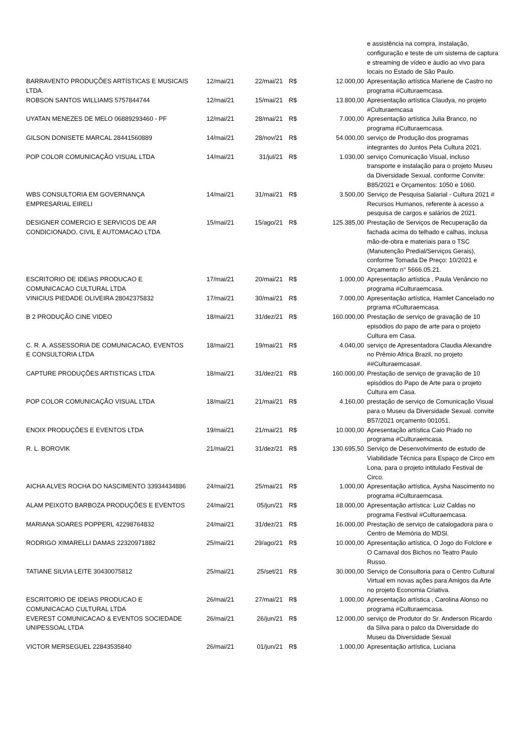| | | | | | e assistência na compra, instalação, configuração e teste de um sistema de captura e streaming de vídeo e áudio ao vivo para locais no Estado de São Paulo. |
| BARRAVENTO PRODUÇÕES ARTÍSTICAS E MUSICAIS LTDA. | 12/mai/21 | 22/mai/21 | R$ | 12.000,00 | Apresentação artística Mariene de Castro no programa #Culturaemcasa. |
| ROBSON SANTOS WILLIAMS 5757844744 | 12/mai/21 | 15/mai/21 | R$ | 13.800,00 | Apresentação artística Claudya, no projeto #Culturaemcasa |
| UYATAN MENEZES DE MELO 06889293460 - PF | 12/mai/21 | 28/mai/21 | R$ | 7.000,00 | Apresentação artística Julia Branco, no programa #Culturaemcasa. |
| GILSON DONISETE MARCAL 28441560889 | 14/mai/21 | 28/nov/21 | R$ | 54.000,00 | serviço de Produção dos programas integrantes do Juntos Pela Cultura 2021. |
| POP COLOR COMUNICAÇÃO VISUAL LTDA | 14/mai/21 | 31/jul/21 | R$ | 1.030,00 | serviço Comunicação Visual, incluso transporte e instalação para o projeto Museu da Diversidade Sexual, conforme Convite: B85/2021 e Orçamentos: 1050 e 1060. |
| WBS CONSULTORIA EM GOVERNANÇA EMPRESARIAL EIRELI | 14/mai/21 | 31/mai/21 | R$ | 3.500,00 | Serviço de Pesquisa Salarial - Cultura 2021 # Recursos Humanos, referente à acesso a pesquisa de cargos e salários de 2021. |
| DESIGNER COMERCIO E SERVICOS DE AR CONDICIONADO, CIVIL E AUTOMACAO LTDA | 15/mai/21 | 15/ago/21 | R$ | 125.385,00 | Prestação de Serviços de Recuperação da fachada acima do telhado e calhas, inclusa mão-de-obra e materiais para o TSC (Manutenção Predial/Serviços Gerais), conforme Tomada De Preço: 10/2021 e Orçamento n° 5666.05.21. |
| ESCRITORIO DE IDEIAS PRODUCAO E COMUNICACAO CULTURAL LTDA | 17/mai/21 | 20/mai/21 | R$ | 1.000,00 | Apresentação artística , Paula Venâncio no programa #Culturaemcasa. |
| VINICIUS PIEDADE OLIVEIRA 28042375832 | 17/mai/21 | 30/mai/21 | R$ | 7.000,00 | Apresentação artística, Hamlet Cancelado no prgrama #Culturaemcasa. |
| B 2 PRODUÇÃO CINE VIDEO | 18/mai/21 | 31/dez/21 | R$ | 160.000,00 | Prestação de serviço de gravação de 10 episódios do papo de arte para o projeto Cultura em Casa. |
| C. R. A. ASSESSORIA DE COMUNICACAO, EVENTOS E CONSULTORIA LTDA | 18/mai/21 | 19/mai/21 | R$ | 4.040,00 | serviço de Apresentadora Claudia Alexandre no Prêmio Africa Brazil, no projeto ##Culturaemcasa#. |
| CAPTURE PRODUÇÕES ARTISTICAS LTDA | 18/mai/21 | 31/dez/21 | R$ | 160.000,00 | Prestação de serviço de gravação de 10 episódios do Papo de Arte para o projeto Cultura em Casa. |
| POP COLOR COMUNICAÇÃO VISUAL LTDA | 18/mai/21 | 21/mai/21 | R$ | 4.160,00 | prestação de serviço de Comunicação Visual para o Museu da Diversidade Sexual. convite B57/2021 orçamento 001051. |
| ENOIX PRODUÇÕES E EVENTOS LTDA | 19/mai/21 | 21/mai/21 | R$ | 10.000,00 | Apresentação artística Caio Prado no programa #Culturaemcasa. |
| R. L. BOROVIK | 21/mai/21 | 31/dez/21 | R$ | 130.695,50 | Serviço de Desenvolvimento de estudo de Viabilidade Técnica para Espaço de Circo em Lona, para o projeto intitulado Festival de Circo. |
| AICHA ALVES ROCHA DO NASCIMENTO 33934434886 | 24/mai/21 | 25/mai/21 | R$ | 1.000,00 | Apresentação artística, Aysha Nascimento no programa #Culturaemcasa. |
| ALAM PEIXOTO BARBOZA PRODUÇÕES E EVENTOS | 24/mai/21 | 05/jun/21 | R$ | 18.000,00 | Apresentação artística: Luiz Caldas no programa Festival #Culturaemcasa. |
| MARIANA SOARES POPPERL 42298764832 | 24/mai/21 | 31/dez/21 | R$ | 16.000,00 | Prestação de serviço de catalogadora para o Centro de Memória do MDSl. |
| RODRIGO XIMARELLI DAMAS 22320971882 | 25/mai/21 | 29/ago/21 | R$ | 10.000,00 | Apresentação artística, O Jogo do Folclore e O Carnaval dos Bichos no Teatro Paulo Russo. |
| TATIANE SILVIA LEITE 30430075812 | 25/mai/21 | 25/set/21 | R$ | 30.000,00 | Serviço de Consultoria para o Centro Cultural Virtual em novas ações para Amigos da Arte no projeto Economia Criativa. |
| ESCRITORIO DE IDEIAS PRODUCAO E COMUNICACAO CULTURAL LTDA | 26/mai/21 | 27/mai/21 | R$ | 1.000,00 | Apresentação artística , Carolina Alonso no programa #Culturaemcasa. |
| EVEREST COMUNICACAO & EVENTOS SOCIEDADE UNIPESSOAL LTDA | 26/mai/21 | 26/jun/21 | R$ | 12.000,00 | serviço de Produtor do Sr. Anderson Ricardo da Silva para o palco da Diversidade do Museu da Diversidade Sexual |
| VICTOR MERSEGUEL 22843535840 | 26/mai/21 | 01/jun/21 | R$ | 1.000,00 | Apresentação artística, Luciana |